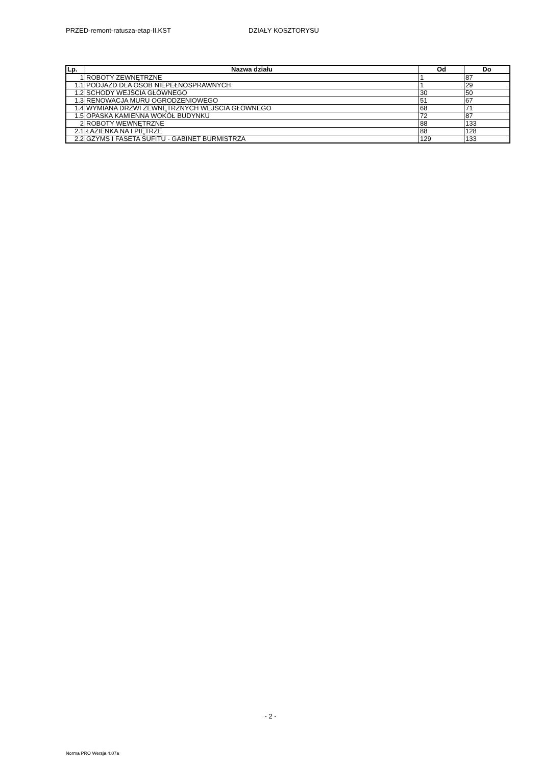PRZED-remont-ratusza-etap-II.KST DZIAŁY KOSZTORYSU
| Lp. | Nazwa działu | Od | Do |
| --- | --- | --- | --- |
| 1 | ROBOTY ZEWNĘTRZNE | 1 | 87 |
| 1.1 | PODJAZD DLA OSOB NIEPEŁNOSPRAWNYCH | 1 | 29 |
| 1.2 | SCHODY WEJŚCIA GŁÓWNEGO | 30 | 50 |
| 1.3 | RENOWACJA MURU OGRODZENIOWEGO | 51 | 67 |
| 1.4 | WYMIANA DRZWI ZEWNĘTRZNYCH WEJŚCIA GŁÓWNEGO | 68 | 71 |
| 1.5 | OPASKA KAMIENNA WOKÓŁ BUDYNKU | 72 | 87 |
| 2 | ROBOTY WEWNĘTRZNE | 88 | 133 |
| 2.1 | ŁAZIENKA NA I PIĘTRZE | 88 | 128 |
| 2.2 | GZYMS I FASETA SUFITU - GABINET BURMISTRZA | 129 | 133 |
- 2 -
Norma PRO Wersja 4.07a